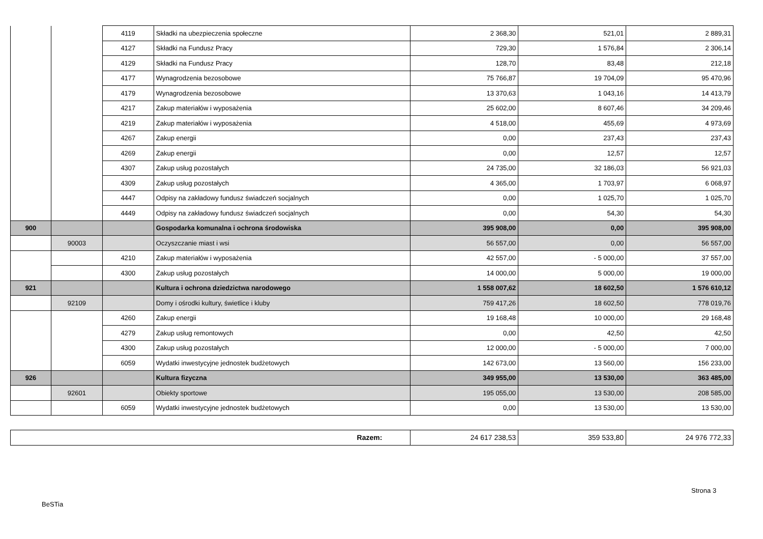| | | 4119 | Składki na ubezpieczenia społeczne | 2 368,30 | 521,01 | 2 889,31 |
| | | 4127 | Składki na Fundusz Pracy | 729,30 | 1 576,84 | 2 306,14 |
| | | 4129 | Składki na Fundusz Pracy | 128,70 | 83,48 | 212,18 |
| | | 4177 | Wynagrodzenia bezosobowe | 75 766,87 | 19 704,09 | 95 470,96 |
| | | 4179 | Wynagrodzenia bezosobowe | 13 370,63 | 1 043,16 | 14 413,79 |
| | | 4217 | Zakup materiałów i wyposażenia | 25 602,00 | 8 607,46 | 34 209,46 |
| | | 4219 | Zakup materiałów i wyposażenia | 4 518,00 | 455,69 | 4 973,69 |
| | | 4267 | Zakup energii | 0,00 | 237,43 | 237,43 |
| | | 4269 | Zakup energii | 0,00 | 12,57 | 12,57 |
| | | 4307 | Zakup usług pozostałych | 24 735,00 | 32 186,03 | 56 921,03 |
| | | 4309 | Zakup usług pozostałych | 4 365,00 | 1 703,97 | 6 068,97 |
| | | 4447 | Odpisy na zakładowy fundusz świadczeń socjalnych | 0,00 | 1 025,70 | 1 025,70 |
| | | 4449 | Odpisy na zakładowy fundusz świadczeń socjalnych | 0,00 | 54,30 | 54,30 |
| 900 | | | Gospodarka komunalna i ochrona środowiska | 395 908,00 | 0,00 | 395 908,00 |
| | 90003 | | Oczyszczanie miast i wsi | 56 557,00 | 0,00 | 56 557,00 |
| | | 4210 | Zakup materiałów i wyposażenia | 42 557,00 | - 5 000,00 | 37 557,00 |
| | | 4300 | Zakup usług pozostałych | 14 000,00 | 5 000,00 | 19 000,00 |
| 921 | | | Kultura i ochrona dziedzictwa narodowego | 1 558 007,62 | 18 602,50 | 1 576 610,12 |
| | 92109 | | Domy i ośrodki kultury, świetlice i kluby | 759 417,26 | 18 602,50 | 778 019,76 |
| | | 4260 | Zakup energii | 19 168,48 | 10 000,00 | 29 168,48 |
| | | 4279 | Zakup usług remontowych | 0,00 | 42,50 | 42,50 |
| | | 4300 | Zakup usług pozostałych | 12 000,00 | - 5 000,00 | 7 000,00 |
| | | 6059 | Wydatki inwestycyjne jednostek budżetowych | 142 673,00 | 13 560,00 | 156 233,00 |
| 926 | | | Kultura fizyczna | 349 955,00 | 13 530,00 | 363 485,00 |
| | 92601 | | Obiekty sportowe | 195 055,00 | 13 530,00 | 208 585,00 |
| | | 6059 | Wydatki inwestycyjne jednostek budżetowych | 0,00 | 13 530,00 | 13 530,00 |
| Razem: | 24 617 238,53 | 359 533,80 | 24 976 772,33 |
Strona 3
BeSTia